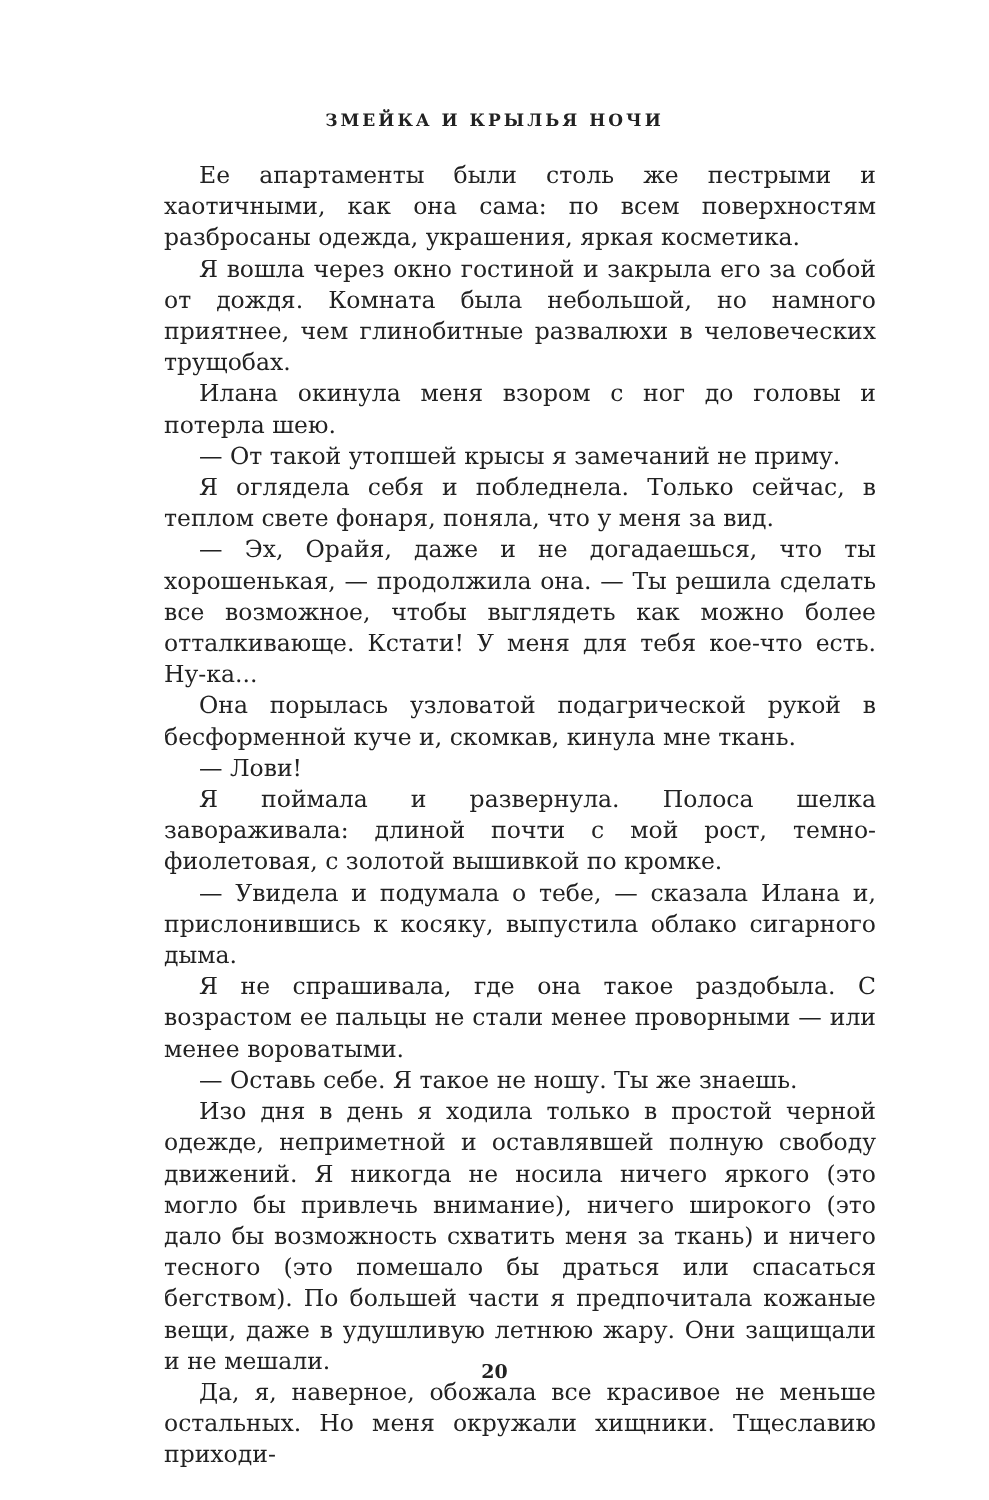ЗМЕЙКА И КРЫЛЬЯ НОЧИ
Ее апартаменты были столь же пестрыми и хаотичными, как она сама: по всем поверхностям разбросаны одежда, украшения, яркая косметика.
Я вошла через окно гостиной и закрыла его за собой от дождя. Комната была небольшой, но намного приятнее, чем глинобитные развалюхи в человеческих трущобах.
Илана окинула меня взором с ног до головы и потерла шею.
— От такой утопшей крысы я замечаний не приму.
Я оглядела себя и побледнела. Только сейчас, в теплом свете фонаря, поняла, что у меня за вид.
— Эх, Орайя, даже и не догадаешься, что ты хорошенькая, — продолжила она. — Ты решила сделать все возможное, чтобы выглядеть как можно более отталкивающе. Кстати! У меня для тебя кое-что есть. Ну-ка...
Она порылась узловатой подагрической рукой в бесформенной куче и, скомкав, кинула мне ткань.
— Лови!
Я поймала и развернула. Полоса шелка завораживала: длиной почти с мой рост, темно-фиолетовая, с золотой вышивкой по кромке.
— Увидела и подумала о тебе, — сказала Илана и, прислонившись к косяку, выпустила облако сигарного дыма.
Я не спрашивала, где она такое раздобыла. С возрастом ее пальцы не стали менее проворными — или менее вороватыми.
— Оставь себе. Я такое не ношу. Ты же знаешь.
Изо дня в день я ходила только в простой черной одежде, неприметной и оставлявшей полную свободу движений. Я никогда не носила ничего яркого (это могло бы привлечь внимание), ничего широкого (это дало бы возможность схватить меня за ткань) и ничего тесного (это помешало бы драться или спасаться бегством). По большей части я предпочитала кожаные вещи, даже в удушливую летнюю жару. Они защищали и не мешали.
Да, я, наверное, обожала все красивое не меньше остальных. Но меня окружали хищники. Тщеславию приходи-
20